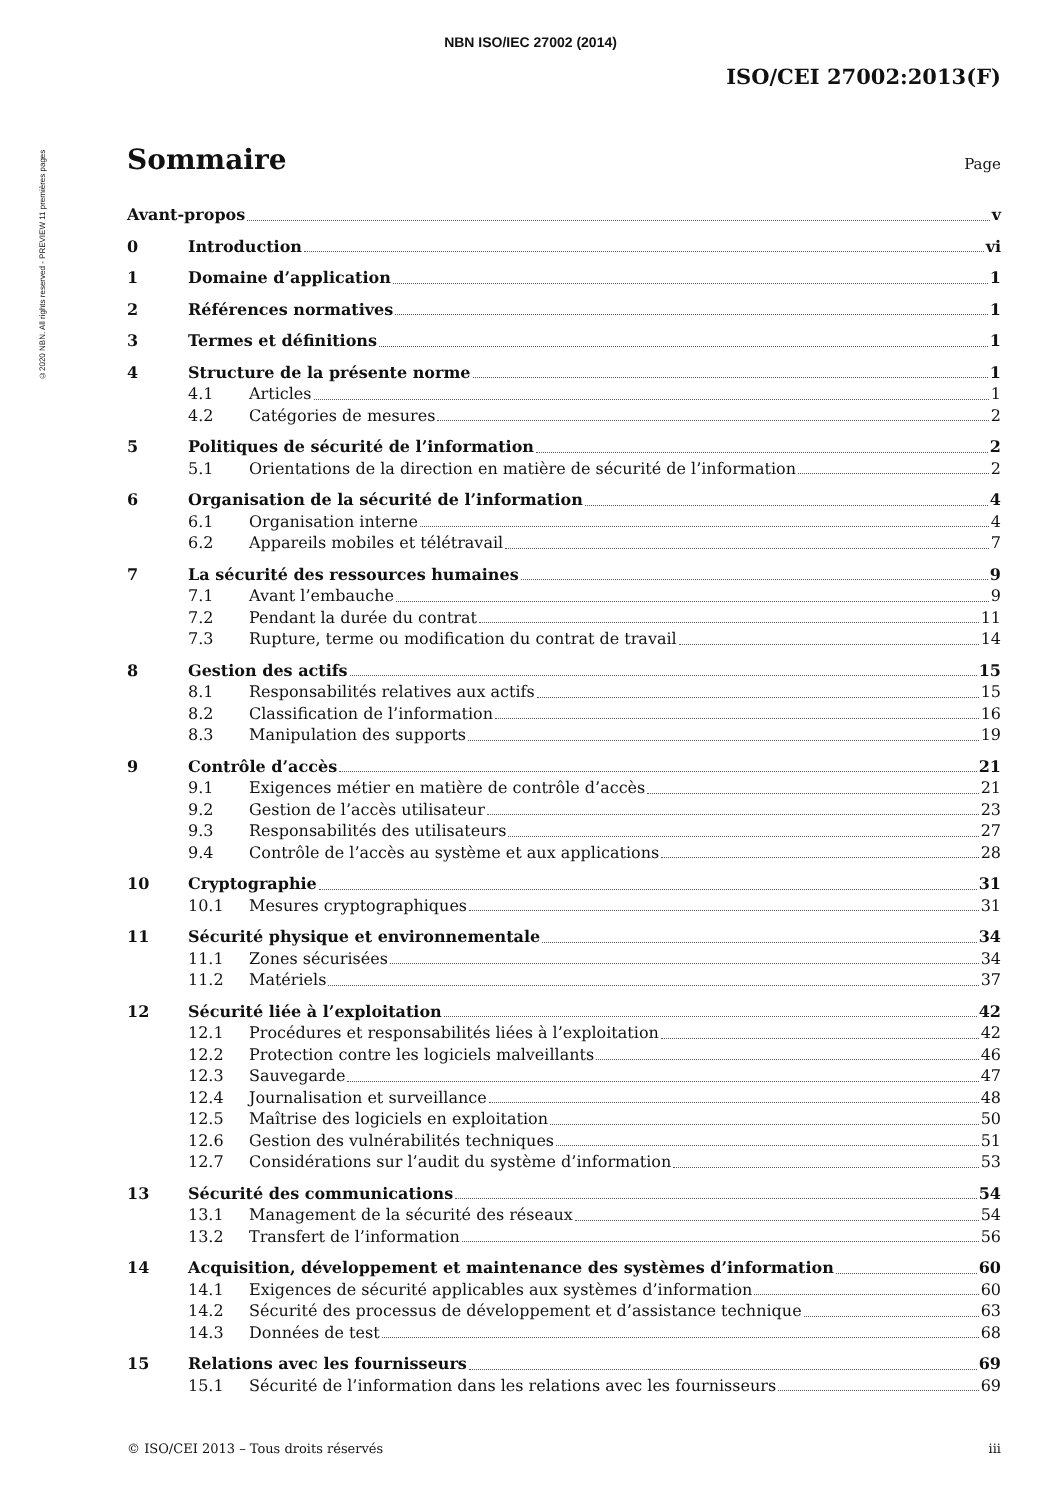©2020 NBN. All rights reserved - PREVIEW 11 premières pages
NBN ISO/IEC 27002 (2014)
ISO/CEI 27002:2013(F)
Sommaire Page
Avant-propos v
0 Introduction vi
1 Domaine d’application 1
2 Références normatives 1
3 Termes et définitions 1
4 Structure de la présente norme 1
4.1 Articles 1
4.2 Catégories de mesures 2
5 Politiques de sécurité de l’information 2
5.1 Orientations de la direction en matière de sécurité de l’information 2
6 Organisation de la sécurité de l’information 4
6.1 Organisation interne 4
6.2 Appareils mobiles et télétravail 7
7 La sécurité des ressources humaines 9
7.1 Avant l’embauche 9
7.2 Pendant la durée du contrat 11
7.3 Rupture, terme ou modification du contrat de travail 14
8 Gestion des actifs 15
8.1 Responsabilités relatives aux actifs 15
8.2 Classification de l’information 16
8.3 Manipulation des supports 19
9 Contrôle d’accès 21
9.1 Exigences métier en matière de contrôle d’accès 21
9.2 Gestion de l’accès utilisateur 23
9.3 Responsabilités des utilisateurs 27
9.4 Contrôle de l’accès au système et aux applications 28
10 Cryptographie 31
10.1 Mesures cryptographiques 31
11 Sécurité physique et environnementale 34
11.1 Zones sécurisées 34
11.2 Matériels 37
12 Sécurité liée à l’exploitation 42
12.1 Procédures et responsabilités liées à l’exploitation 42
12.2 Protection contre les logiciels malveillants 46
12.3 Sauvegarde 47
12.4 Journalisation et surveillance 48
12.5 Maîtrise des logiciels en exploitation 50
12.6 Gestion des vulnérabilités techniques 51
12.7 Considérations sur l’audit du système d’information 53
13 Sécurité des communications 54
13.1 Management de la sécurité des réseaux 54
13.2 Transfert de l’information 56
14 Acquisition, développement et maintenance des systèmes d’information 60
14.1 Exigences de sécurité applicables aux systèmes d’information 60
14.2 Sécurité des processus de développement et d’assistance technique 63
14.3 Données de test 68
15 Relations avec les fournisseurs 69
15.1 Sécurité de l’information dans les relations avec les fournisseurs 69
© ISO/CEI 2013 – Tous droits réservés iii